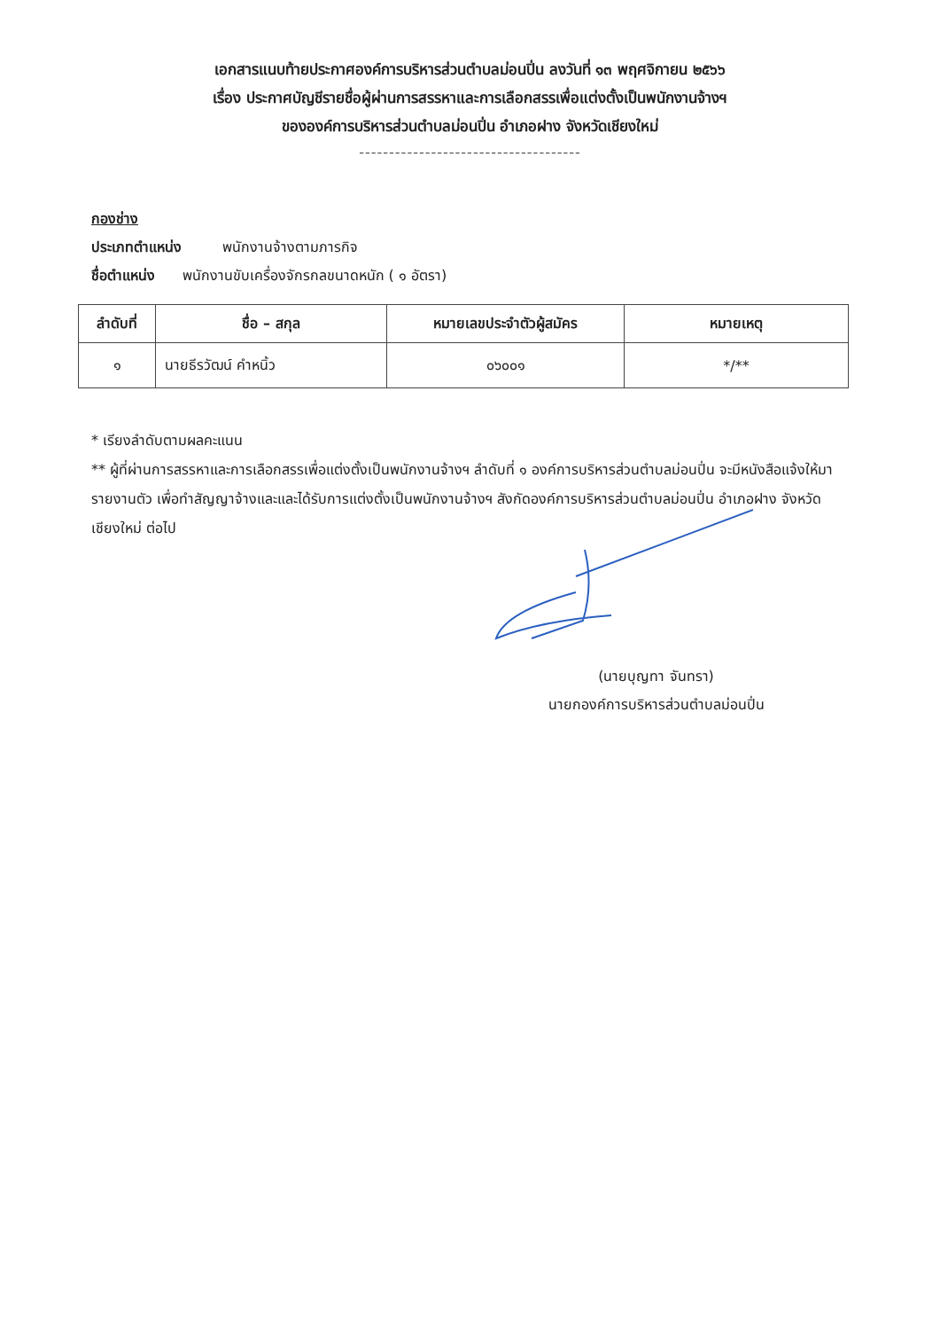เอกสารแนบท้ายประกาศองค์การบริหารส่วนตำบลม่อนปิ่น ลงวันที่ ๑๓ พฤศจิกายน ๒๕๖๖
เรื่อง ประกาศบัญชีรายชื่อผู้ผ่านการสรรหาและการเลือกสรรเพื่อแต่งตั้งเป็นพนักงานจ้างฯ
ขององค์การบริหารส่วนตำบลม่อนปิ่น อำเภอฝาง จังหวัดเชียงใหม่
-------------------------------------
กองช่าง
ประเภทตำแหน่ง พนักงานจ้างตามภารกิจ
ชื่อตำแหน่ง พนักงานขับเครื่องจักรกลขนาดหนัก ( ๑ อัตรา)
| ลำดับที่ | ชื่อ – สกุล | หมายเลขประจำตัวผู้สมัคร | หมายเหตุ |
| --- | --- | --- | --- |
| ๑ | นายธีรวัฒน์ คำหนิ้ว | ๐๖๐๐๑ | */** |
* เรียงลำดับตามผลคะแนน
** ผู้ที่ผ่านการสรรหาและการเลือกสรรเพื่อแต่งตั้งเป็นพนักงานจ้างฯ ลำดับที่ ๑ องค์การบริหารส่วนตำบลม่อนปิ่น จะมีหนังสือแจ้งให้มารายงานตัว เพื่อทำสัญญาจ้างและและได้รับการแต่งตั้งเป็นพนักงานจ้างฯ สังกัดองค์การบริหารส่วนตำบลม่อนปิ่น อำเภอฝาง จังหวัดเชียงใหม่ ต่อไป
(นายบุญทา จันทรา)
นายกองค์การบริหารส่วนตำบลม่อนปิ่น